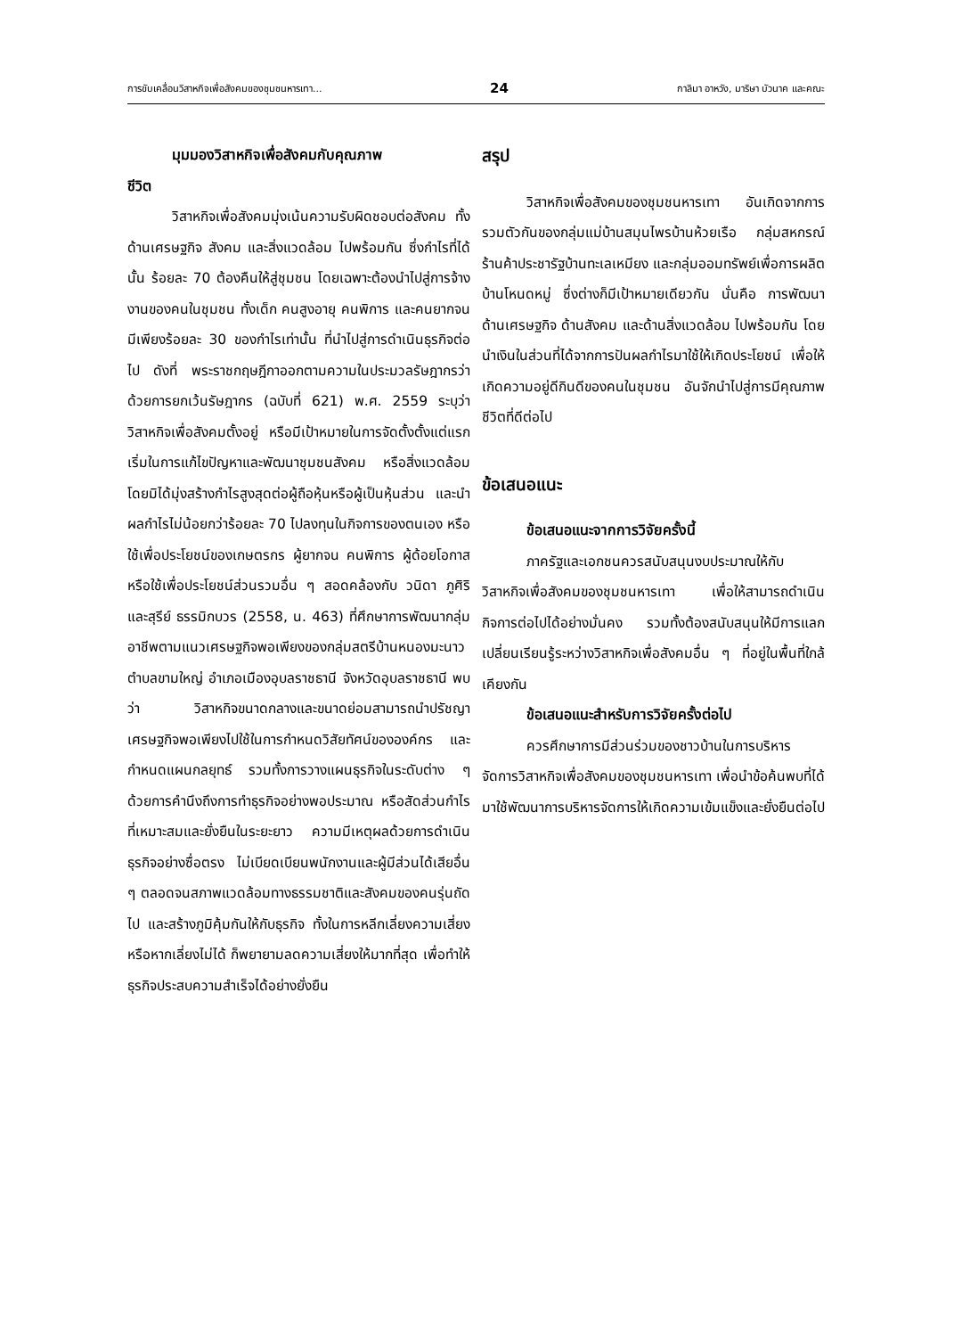การขับเคลื่อนวิสาหกิจเพื่อสังคมของชุมชนหารเทา... 24 กาลิมา อาหวัง, มาริษา บัวนาค และคณะ
มุมมองวิสาหกิจเพื่อสังคมกับคุณภาพ
ชีวิต
วิสาหกิจเพื่อสังคมมุ่งเน้นความรับผิดชอบต่อสังคม ทั้งด้านเศรษฐกิจ สังคม และสิ่งแวดล้อม ไปพร้อมกัน ซึ่งกำไรที่ได้นั้น ร้อยละ 70 ต้องคืนให้สู่ชุมชน โดยเฉพาะต้องนำไปสู่การจ้างงานของคนในชุมชน ทั้งเด็ก คนสูงอายุ คนพิการ และคนยากจน มีเพียงร้อยละ 30 ของกำไรเท่านั้น ที่นำไปสู่การดำเนินธุรกิจต่อไป ดังที่ พระราชกฤษฎีกาออกตามความในประมวลรัษฎากรว่าด้วยการยกเว้นรัษฎากร (ฉบับที่ 621) พ.ศ. 2559 ระบุว่า วิสาหกิจเพื่อสังคมตั้งอยู่ หรือมีเป้าหมายในการจัดตั้งตั้งแต่แรกเริ่มในการแก้ไขปัญหาและพัฒนาชุมชนสังคม หรือสิ่งแวดล้อม โดยมิได้มุ่งสร้างกำไรสูงสุดต่อผู้ถือหุ้นหรือผู้เป็นหุ้นส่วน และนำผลกำไรไม่น้อยกว่าร้อยละ 70 ไปลงทุนในกิจการของตนเอง หรือใช้เพื่อประโยชน์ของเกษตรกร ผู้ยากจน คนพิการ ผู้ด้อยโอกาส หรือใช้เพื่อประโยชน์ส่วนรวมอื่น ๆ สอดคล้องกับ วนิดา ภูศิริ และสุรีย์ ธรรมิกบวร (2558, น. 463) ที่ศึกษาการพัฒนากลุ่มอาชีพตามแนวเศรษฐกิจพอเพียงของกลุ่มสตรีบ้านหนองมะนาว ตำบลขามใหญ่ อำเภอเมืองอุบลราชธานี จังหวัดอุบลราชธานี พบว่า วิสาหกิจขนาดกลางและขนาดย่อมสามารถนำปรัชญาเศรษฐกิจพอเพียงไปใช้ในการกำหนดวิสัยทัศน์ขององค์กร และกำหนดแผนกลยุทธ์ รวมทั้งการวางแผนธุรกิจในระดับต่าง ๆ ด้วยการคำนึงถึงการทำธุรกิจอย่างพอประมาณ หรือสัดส่วนกำไรที่เหมาะสมและยั่งยืนในระยะยาว ความมีเหตุผลด้วยการดำเนินธุรกิจอย่างซื่อตรง ไม่เบียดเบียนพนักงานและผู้มีส่วนได้เสียอื่น ๆ ตลอดจนสภาพแวดล้อมทางธรรมชาติและสังคมของคนรุ่นถัดไป และสร้างภูมิคุ้มกันให้กับธุรกิจ ทั้งในการหลีกเลี่ยงความเสี่ยง หรือหากเลี่ยงไม่ได้ ก็พยายามลดความเสี่ยงให้มากที่สุด เพื่อทำให้ธุรกิจประสบความสำเร็จได้อย่างยั่งยืน
สรุป
วิสาหกิจเพื่อสังคมของชุมชนหารเทา อันเกิดจากการรวมตัวกันของกลุ่มแม่บ้านสมุนไพรบ้านห้วยเรือ กลุ่มสหกรณ์ร้านค้าประชารัฐบ้านทะเลเหมียง และกลุ่มออมทรัพย์เพื่อการผลิตบ้านโหนดหมู่ ซึ่งต่างก็มีเป้าหมายเดียวกัน นั่นคือ การพัฒนาด้านเศรษฐกิจ ด้านสังคม และด้านสิ่งแวดล้อม ไปพร้อมกัน โดยนำเงินในส่วนที่ได้จากการปันผลกำไรมาใช้ให้เกิดประโยชน์ เพื่อให้เกิดความอยู่ดีกินดีของคนในชุมชน อันจักนำไปสู่การมีคุณภาพชีวิตที่ดีต่อไป
ข้อเสนอแนะ
ข้อเสนอแนะจากการวิจัยครั้งนี้
ภาครัฐและเอกชนควรสนับสนุนงบประมาณให้กับวิสาหกิจเพื่อสังคมของชุมชนหารเทา เพื่อให้สามารถดำเนินกิจการต่อไปได้อย่างมั่นคง รวมทั้งต้องสนับสนุนให้มีการแลกเปลี่ยนเรียนรู้ระหว่างวิสาหกิจเพื่อสังคมอื่น ๆ ที่อยู่ในพื้นที่ใกล้เคียงกัน
ข้อเสนอแนะสำหรับการวิจัยครั้งต่อไป
ควรศึกษาการมีส่วนร่วมของชาวบ้านในการบริหารจัดการวิสาหกิจเพื่อสังคมของชุมชนหารเทา เพื่อนำข้อค้นพบที่ได้มาใช้พัฒนาการบริหารจัดการให้เกิดความเข้มแข็งและยั่งยืนต่อไป